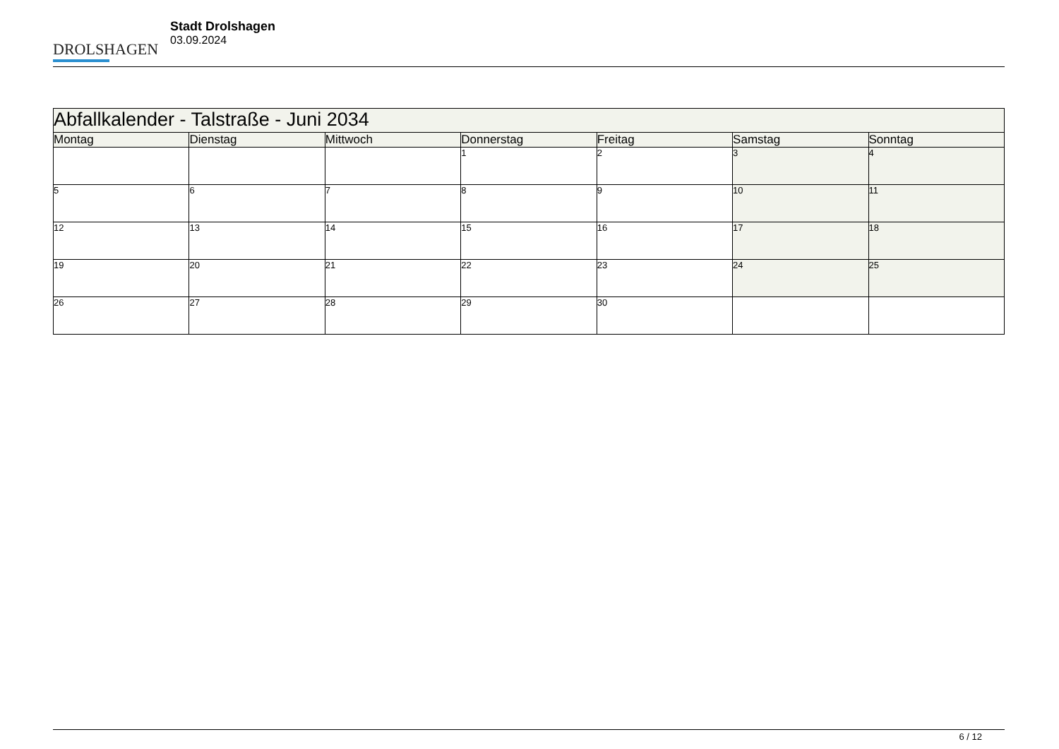DROLSHAGEN
Stadt Drolshagen
03.09.2024
| Abfallkalender - Talstraße - Juni 2034 | | | | | | |
| Montag | Dienstag | Mittwoch | Donnerstag | Freitag | Samstag | Sonntag |
| | | | 1 | 2 | 3 | 4 |
| 5 | 6 | 7 | 8 | 9 | 10 | 11 |
| 12 | 13 | 14 | 15 | 16 | 17 | 18 |
| 19 | 20 | 21 | 22 | 23 | 24 | 25 |
| 26 | 27 | 28 | 29 | 30 | | |
6 / 12